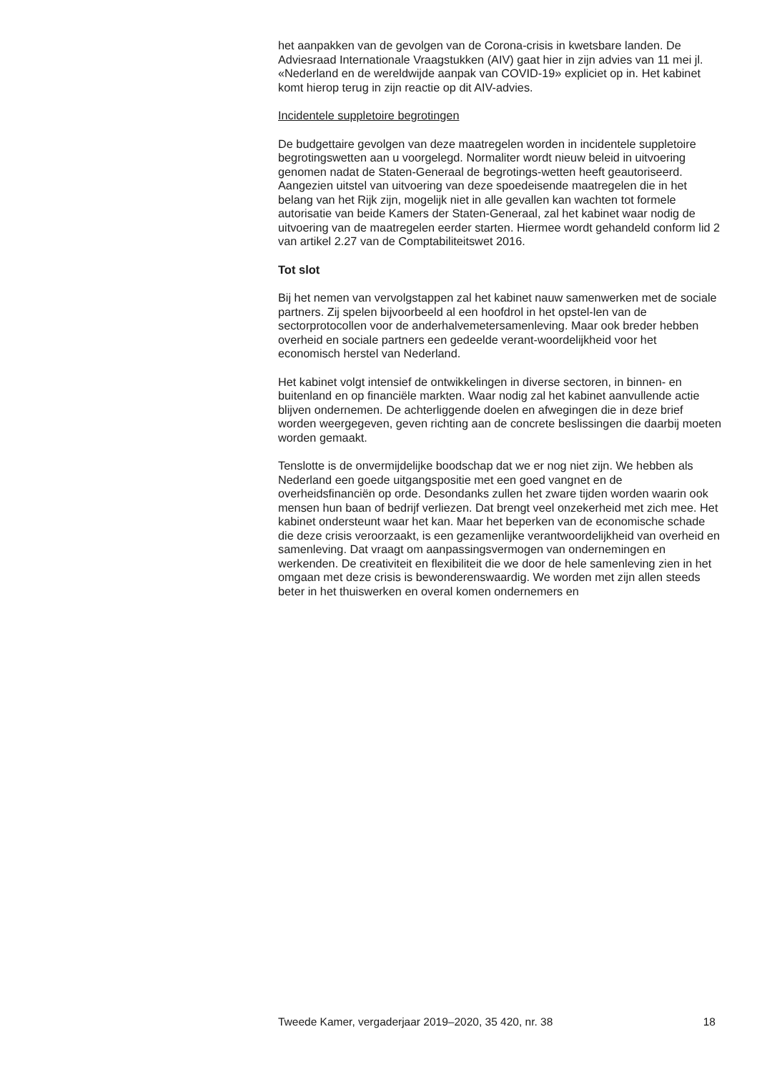het aanpakken van de gevolgen van de Corona-crisis in kwetsbare landen. De Adviesraad Internationale Vraagstukken (AIV) gaat hier in zijn advies van 11 mei jl. «Nederland en de wereldwijde aanpak van COVID-19» expliciet op in. Het kabinet komt hierop terug in zijn reactie op dit AIV-advies.
Incidentele suppletoire begrotingen
De budgettaire gevolgen van deze maatregelen worden in incidentele suppletoire begrotingswetten aan u voorgelegd. Normaliter wordt nieuw beleid in uitvoering genomen nadat de Staten-Generaal de begrotings-wetten heeft geautoriseerd. Aangezien uitstel van uitvoering van deze spoedeisende maatregelen die in het belang van het Rijk zijn, mogelijk niet in alle gevallen kan wachten tot formele autorisatie van beide Kamers der Staten-Generaal, zal het kabinet waar nodig de uitvoering van de maatregelen eerder starten. Hiermee wordt gehandeld conform lid 2 van artikel 2.27 van de Comptabiliteitswet 2016.
Tot slot
Bij het nemen van vervolgstappen zal het kabinet nauw samenwerken met de sociale partners. Zij spelen bijvoorbeeld al een hoofdrol in het opstel-len van de sectorprotocollen voor de anderhalvemetersamenleving. Maar ook breder hebben overheid en sociale partners een gedeelde verant-woordelijkheid voor het economisch herstel van Nederland.
Het kabinet volgt intensief de ontwikkelingen in diverse sectoren, in binnen- en buitenland en op financiële markten. Waar nodig zal het kabinet aanvullende actie blijven ondernemen. De achterliggende doelen en afwegingen die in deze brief worden weergegeven, geven richting aan de concrete beslissingen die daarbij moeten worden gemaakt.
Tenslotte is de onvermijdelijke boodschap dat we er nog niet zijn. We hebben als Nederland een goede uitgangspositie met een goed vangnet en de overheidsfinanciën op orde. Desondanks zullen het zware tijden worden waarin ook mensen hun baan of bedrijf verliezen. Dat brengt veel onzekerheid met zich mee. Het kabinet ondersteunt waar het kan. Maar het beperken van de economische schade die deze crisis veroorzaakt, is een gezamenlijke verantwoordelijkheid van overheid en samenleving. Dat vraagt om aanpassingsvermogen van ondernemingen en werkenden. De creativiteit en flexibiliteit die we door de hele samenleving zien in het omgaan met deze crisis is bewonderenswaardig. We worden met zijn allen steeds beter in het thuiswerken en overal komen ondernemers en
Tweede Kamer, vergaderjaar 2019–2020, 35 420, nr. 38 18